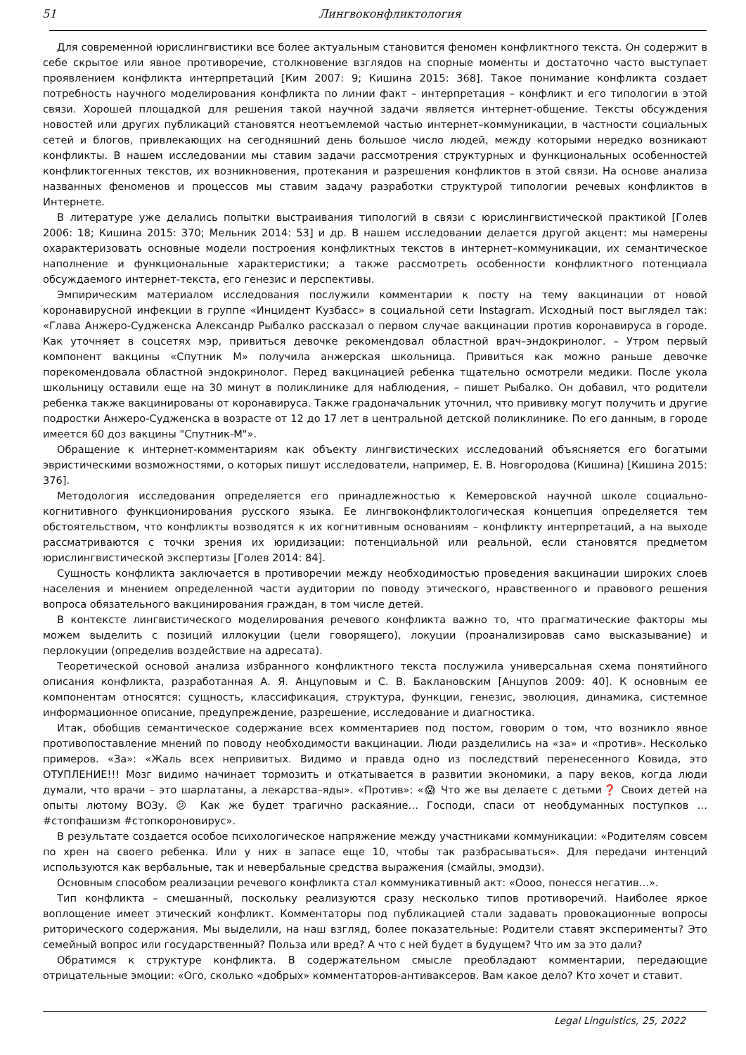51 Лингвоконфликтология
Для современной юрислингвистики все более актуальным становится феномен конфликтного текста. Он содержит в себе скрытое или явное противоречие, столкновение взглядов на спорные моменты и достаточно часто выступает проявлением конфликта интерпретаций [Ким 2007: 9; Кишина 2015: 368]. Такое понимание конфликта создает потребность научного моделирования конфликта по линии факт – интерпретация – конфликт и его типологии в этой связи. Хорошей площадкой для решения такой научной задачи является интернет-общение. Тексты обсуждения новостей или других публикаций становятся неотъемлемой частью интернет–коммуникации, в частности социальных сетей и блогов, привлекающих на сегодняшний день большое число людей, между которыми нередко возникают конфликты. В нашем исследовании мы ставим задачи рассмотрения структурных и функциональных особенностей конфликтогенных текстов, их возникновения, протекания и разрешения конфликтов в этой связи. На основе анализа названных феноменов и процессов мы ставим задачу разработки структурой типологии речевых конфликтов в Интернете.
В литературе уже делались попытки выстраивания типологий в связи с юрислингвистической практикой [Голев 2006: 18; Кишина 2015: 370; Мельник 2014: 53] и др. В нашем исследовании делается другой акцент: мы намерены охарактеризовать основные модели построения конфликтных текстов в интернет–коммуникации, их семантическое наполнение и функциональные характеристики; а также рассмотреть особенности конфликтного потенциала обсуждаемого интернет-текста, его генезис и перспективы.
Эмпирическим материалом исследования послужили комментарии к посту на тему вакцинации от новой коронавирусной инфекции в группе «Инцидент Кузбасс» в социальной сети Instagram. Исходный пост выглядел так: «Глава Анжеро-Судженска Александр Рыбалко рассказал о первом случае вакцинации против коронавируса в городе. Как уточняет в соцсетях мэр, привиться девочке рекомендовал областной врач–эндокринолог. – Утром первый компонент вакцины «Спутник М» получила анжерская школьница. Привиться как можно раньше девочке порекомендовала областной эндокринолог. Перед вакцинацией ребенка тщательно осмотрели медики. После укола школьницу оставили еще на 30 минут в поликлинике для наблюдения, – пишет Рыбалко. Он добавил, что родители ребенка также вакцинированы от коронавируса. Также градоначальник уточнил, что прививку могут получить и другие подростки Анжеро-Судженска в возрасте от 12 до 17 лет в центральной детской поликлинике. По его данным, в городе имеется 60 доз вакцины "Спутник-М"».
Обращение к интернет-комментариям как объекту лингвистических исследований объясняется его богатыми эвристическими возможностями, о которых пишут исследователи, например, Е. В. Новгородова (Кишина) [Кишина 2015: 376].
Методология исследования определяется его принадлежностью к Кемеровской научной школе социально-когнитивного функционирования русского языка. Ее лингвоконфликтологическая концепция определяется тем обстоятельством, что конфликты возводятся к их когнитивным основаниям – конфликту интерпретаций, а на выходе рассматриваются с точки зрения их юридизации: потенциальной или реальной, если становятся предметом юрислингвистической экспертизы [Голев 2014: 84].
Сущность конфликта заключается в противоречии между необходимостью проведения вакцинации широких слоев населения и мнением определенной части аудитории по поводу этического, нравственного и правового решения вопроса обязательного вакцинирования граждан, в том числе детей.
В контексте лингвистического моделирования речевого конфликта важно то, что прагматические факторы мы можем выделить с позиций иллокуции (цели говорящего), локуции (проанализировав само высказывание) и перлокуции (определив воздействие на адресата).
Теоретической основой анализа избранного конфликтного текста послужила универсальная схема понятийного описания конфликта, разработанная А. Я. Анцуповым и С. В. Баклановским [Анцупов 2009: 40]. К основным ее компонентам относятся: сущность, классификация, структура, функции, генезис, эволюция, динамика, системное информационное описание, предупреждение, разрешение, исследование и диагностика.
Итак, обобщив семантическое содержание всех комментариев под постом, говорим о том, что возникло явное противопоставление мнений по поводу необходимости вакцинации. Люди разделились на «за» и «против». Несколько примеров. «За»: «Жаль всех непривитых. Видимо и правда одно из последствий перенесенного Ковида, это ОТУПЛЕНИЕ!!! Мозг видимо начинает тормозить и откатывается в развитии экономики, а пару веков, когда люди думали, что врачи – это шарлатаны, а лекарства–яды». «Против»: «😱 Что же вы делаете с детьми❓ Своих детей на опыты лютому ВОЗу. 😕 Как же будет трагично раскаяние… Господи, спаси от необдуманных поступков … #стопфашизм #стопкороновирус».
В результате создается особое психологическое напряжение между участниками коммуникации: «Родителям совсем по хрен на своего ребенка. Или у них в запасе еще 10, чтобы так разбрасываться». Для передачи интенций используются как вербальные, так и невербальные средства выражения (смайлы, эмодзи).
Основным способом реализации речевого конфликта стал коммуникативный акт: «Оооо, понесся негатив…».
Тип конфликта – смешанный, поскольку реализуются сразу несколько типов противоречий. Наиболее яркое воплощение имеет этический конфликт. Комментаторы под публикацией стали задавать провокационные вопросы риторического содержания. Мы выделили, на наш взгляд, более показательные: Родители ставят эксперименты? Это семейный вопрос или государственный? Польза или вред? А что с ней будет в будущем? Что им за это дали?
Обратимся к структуре конфликта. В содержательном смысле преобладают комментарии, передающие отрицательные эмоции: «Ого, сколько «добрых» комментаторов-антиваксеров. Вам какое дело? Кто хочет и ставит.
Legal Linguistics, 25, 2022